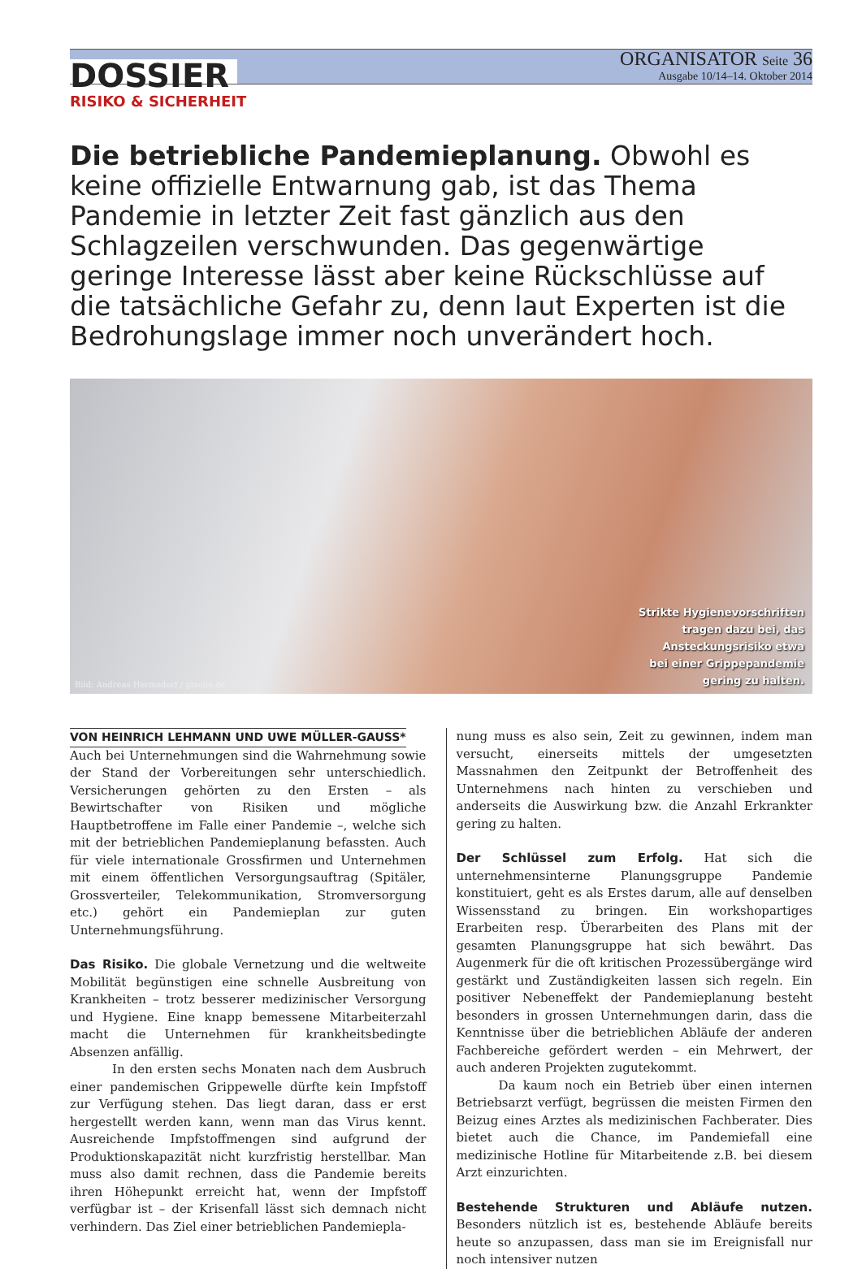DOSSIER
ORGANISATOR Seite 36
Ausgabe 10/14–14. Oktober 2014
RISIKO & SICHERHEIT
Die betriebliche Pandemieplanung. Obwohl es keine offizielle Entwarnung gab, ist das Thema Pandemie in letzter Zeit fast gänzlich aus den Schlagzeilen verschwunden. Das gegenwärtige geringe Interesse lässt aber keine Rückschlüsse auf die tatsächliche Gefahr zu, denn laut Experten ist die Bedrohungslage immer noch unverändert hoch.
Bild: Andreas Hermsdorf / pixelio.de
Strikte Hygienevorschriften
tragen dazu bei, das
Ansteckungsrisiko etwa
bei einer Grippepandemie
gering zu halten.
VON HEINRICH LEHMANN UND UWE MÜLLER-GAUSS*
Auch bei Unternehmungen sind die Wahrnehmung sowie der Stand der Vorbereitungen sehr unterschiedlich. Versicherungen gehörten zu den Ersten – als Bewirtschafter von Risiken und mögliche Hauptbetroffene im Falle einer Pandemie –, welche sich mit der betrieblichen Pandemieplanung befassten. Auch für viele internationale Grossfirmen und Unternehmen mit einem öffentlichen Versorgungsauftrag (Spitäler, Grossverteiler, Telekommunikation, Stromversorgung etc.) gehört ein Pandemieplan zur guten Unternehmungsführung.
Das Risiko. Die globale Vernetzung und die weltweite Mobilität begünstigen eine schnelle Ausbreitung von Krankheiten – trotz besserer medizinischer Versorgung und Hygiene. Eine knapp bemessene Mitarbeiterzahl macht die Unternehmen für krankheitsbedingte Absenzen anfällig.
In den ersten sechs Monaten nach dem Ausbruch einer pandemischen Grippewelle dürfte kein Impfstoff zur Verfügung stehen. Das liegt daran, dass er erst hergestellt werden kann, wenn man das Virus kennt. Ausreichende Impfstoffmengen sind aufgrund der Produktionskapazität nicht kurzfristig herstellbar. Man muss also damit rechnen, dass die Pandemie bereits ihren Höhepunkt erreicht hat, wenn der Impfstoff verfügbar ist – der Krisenfall lässt sich demnach nicht verhindern. Das Ziel einer betrieblichen Pandemiepla-
nung muss es also sein, Zeit zu gewinnen, indem man versucht, einerseits mittels der umgesetzten Massnahmen den Zeitpunkt der Betroffenheit des Unternehmens nach hinten zu verschieben und anderseits die Auswirkung bzw. die Anzahl Erkrankter gering zu halten.
Der Schlüssel zum Erfolg. Hat sich die unternehmensinterne Planungsgruppe Pandemie konstituiert, geht es als Erstes darum, alle auf denselben Wissensstand zu bringen. Ein workshopartiges Erarbeiten resp. Überarbeiten des Plans mit der gesamten Planungsgruppe hat sich bewährt. Das Augenmerk für die oft kritischen Prozessübergänge wird gestärkt und Zuständigkeiten lassen sich regeln. Ein positiver Nebeneffekt der Pandemieplanung besteht besonders in grossen Unternehmungen darin, dass die Kenntnisse über die betrieblichen Abläufe der anderen Fachbereiche gefördert werden – ein Mehrwert, der auch anderen Projekten zugutekommt.
Da kaum noch ein Betrieb über einen internen Betriebsarzt verfügt, begrüssen die meisten Firmen den Beizug eines Arztes als medizinischen Fachberater. Dies bietet auch die Chance, im Pandemiefall eine medizinische Hotline für Mitarbeitende z.B. bei diesem Arzt einzurichten.
Bestehende Strukturen und Abläufe nutzen. Besonders nützlich ist es, bestehende Abläufe bereits heute so anzupassen, dass man sie im Ereignisfall nur noch intensiver nutzen